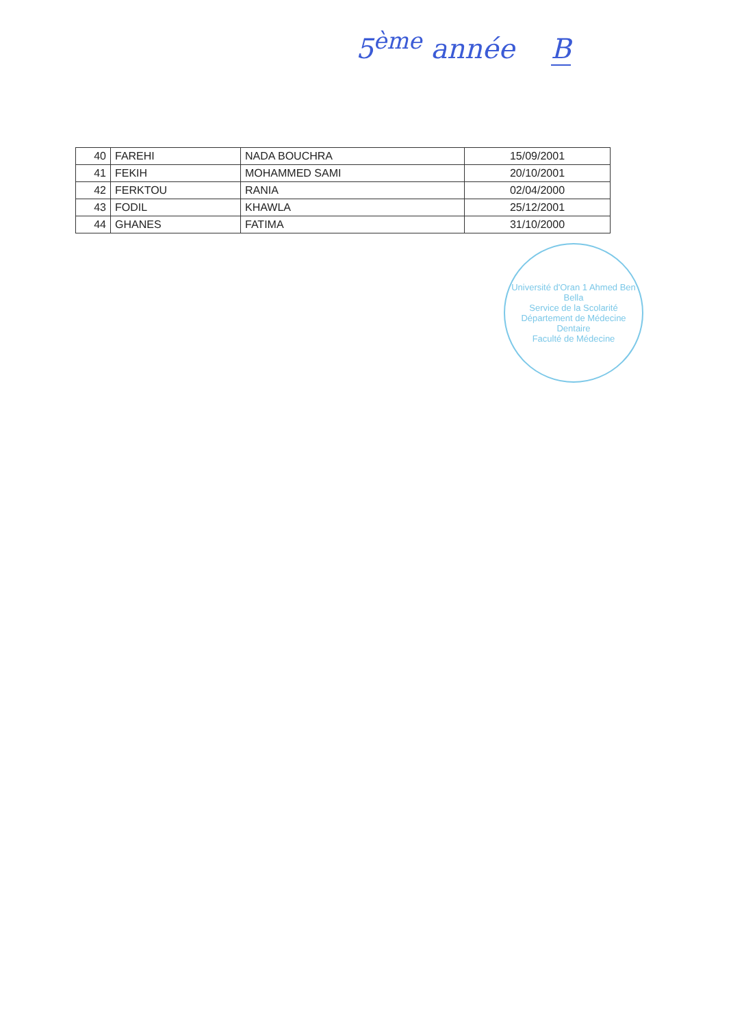5<sup>ème</sup> année B
| 40 | FAREHI | NADA BOUCHRA | 15/09/2001 |
| 41 | FEKIH | MOHAMMED SAMI | 20/10/2001 |
| 42 | FERKTOU | RANIA | 02/04/2000 |
| 43 | FODIL | KHAWLA | 25/12/2001 |
| 44 | GHANES | FATIMA | 31/10/2000 |
Université d'Oran 1 Ahmed Ben Bella
Service de la Scolarité
Département de Médecine Dentaire
Faculté de Médecine